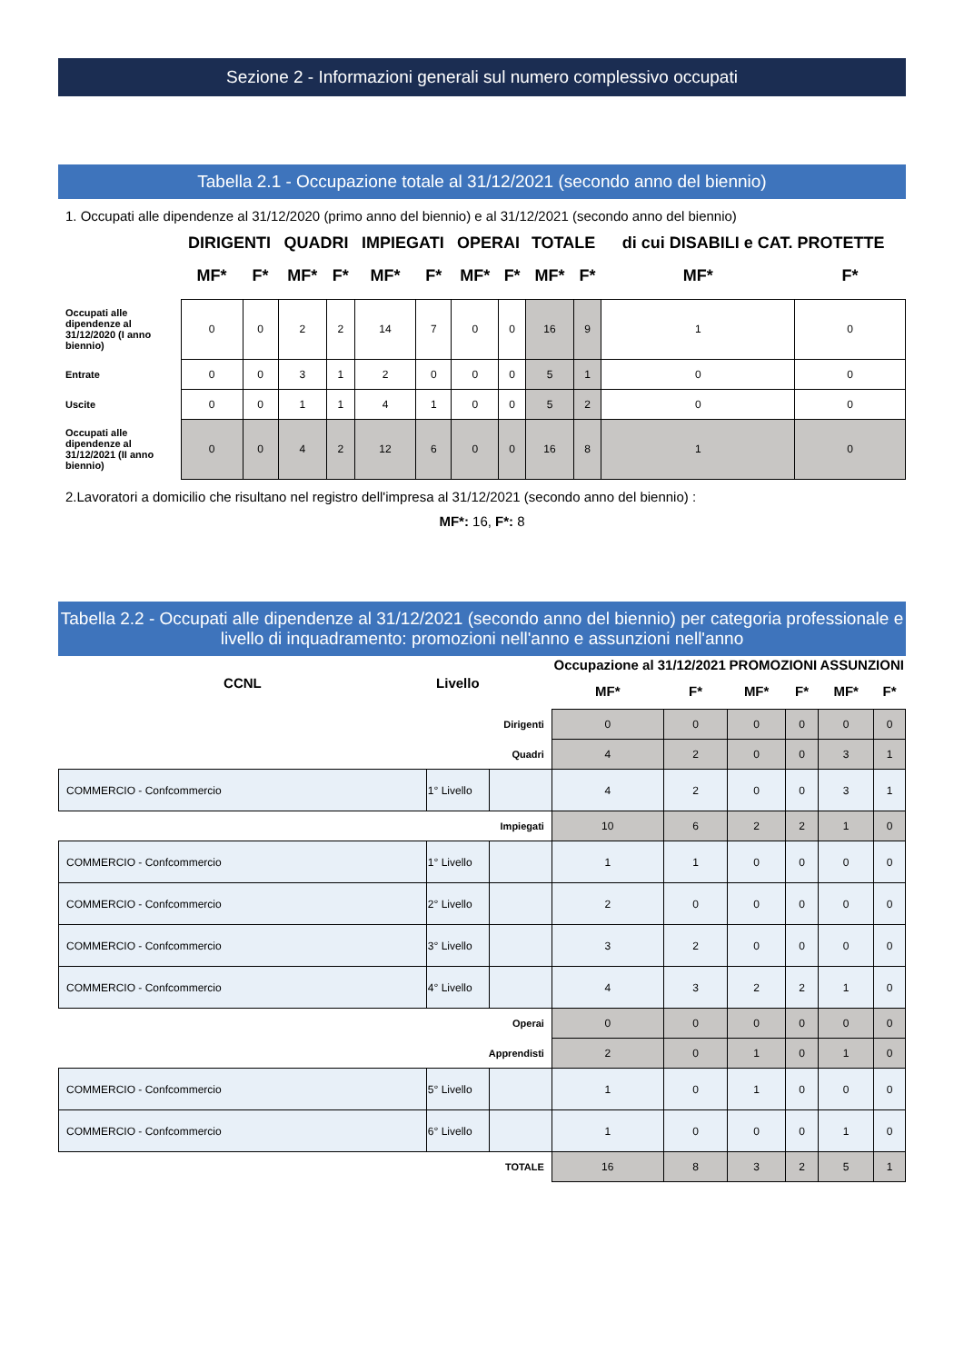Sezione 2 - Informazioni generali sul numero complessivo occupati
Tabella 2.1 - Occupazione totale al 31/12/2021 (secondo anno del biennio)
1. Occupati alle dipendenze al 31/12/2020 (primo anno del biennio) e al 31/12/2021 (secondo anno del biennio)
| | DIRIGENTI | | QUADRI | | IMPIEGATI | | OPERAI | | TOTALE | | di cui DISABILI e CAT. PROTETTE | |
| --- | --- | --- | --- | --- | --- | --- | --- | --- | --- | --- | --- | --- |
| | MF* | F* | MF* | F* | MF* | F* | MF* | F* | MF* | F* | MF* | F* |
| Occupati alle dipendenze al 31/12/2020 (I anno biennio) | 0 | 0 | 2 | 2 | 14 | 7 | 0 | 0 | 16 | 9 | 1 | 0 |
| Entrate | 0 | 0 | 3 | 1 | 2 | 0 | 0 | 0 | 5 | 1 | 0 | 0 |
| Uscite | 0 | 0 | 1 | 1 | 4 | 1 | 0 | 0 | 5 | 2 | 0 | 0 |
| Occupati alle dipendenze al 31/12/2021 (II anno biennio) | 0 | 0 | 4 | 2 | 12 | 6 | 0 | 0 | 16 | 8 | 1 | 0 |
2.Lavoratori a domicilio che risultano nel registro dell'impresa al 31/12/2021 (secondo anno del biennio) :
MF*: 16, F*: 8
Tabella 2.2 - Occupati alle dipendenze al 31/12/2021 (secondo anno del biennio) per categoria professionale e livello di inquadramento: promozioni nell'anno e assunzioni nell'anno
| CCNL | Livello | | Occupazione al 31/12/2021 | | PROMOZIONI | | ASSUNZIONI | |
| --- | --- | --- | --- | --- | --- | --- | --- | --- |
| | | | MF* | F* | MF* | F* | MF* | F* |
| Dirigenti | | | 0 | 0 | 0 | 0 | 0 | 0 |
| Quadri | | | 4 | 2 | 0 | 0 | 3 | 1 |
| COMMERCIO - Confcommercio | 1° Livello | | 4 | 2 | 0 | 0 | 3 | 1 |
| Impiegati | | | 10 | 6 | 2 | 2 | 1 | 0 |
| COMMERCIO - Confcommercio | 1° Livello | | 1 | 1 | 0 | 0 | 0 | 0 |
| COMMERCIO - Confcommercio | 2° Livello | | 2 | 0 | 0 | 0 | 0 | 0 |
| COMMERCIO - Confcommercio | 3° Livello | | 3 | 2 | 0 | 0 | 0 | 0 |
| COMMERCIO - Confcommercio | 4° Livello | | 4 | 3 | 2 | 2 | 1 | 0 |
| Operai | | | 0 | 0 | 0 | 0 | 0 | 0 |
| Apprendisti | | | 2 | 0 | 1 | 0 | 1 | 0 |
| COMMERCIO - Confcommercio | 5° Livello | | 1 | 0 | 1 | 0 | 0 | 0 |
| COMMERCIO - Confcommercio | 6° Livello | | 1 | 0 | 0 | 0 | 1 | 0 |
| TOTALE | | | 16 | 8 | 3 | 2 | 5 | 1 |